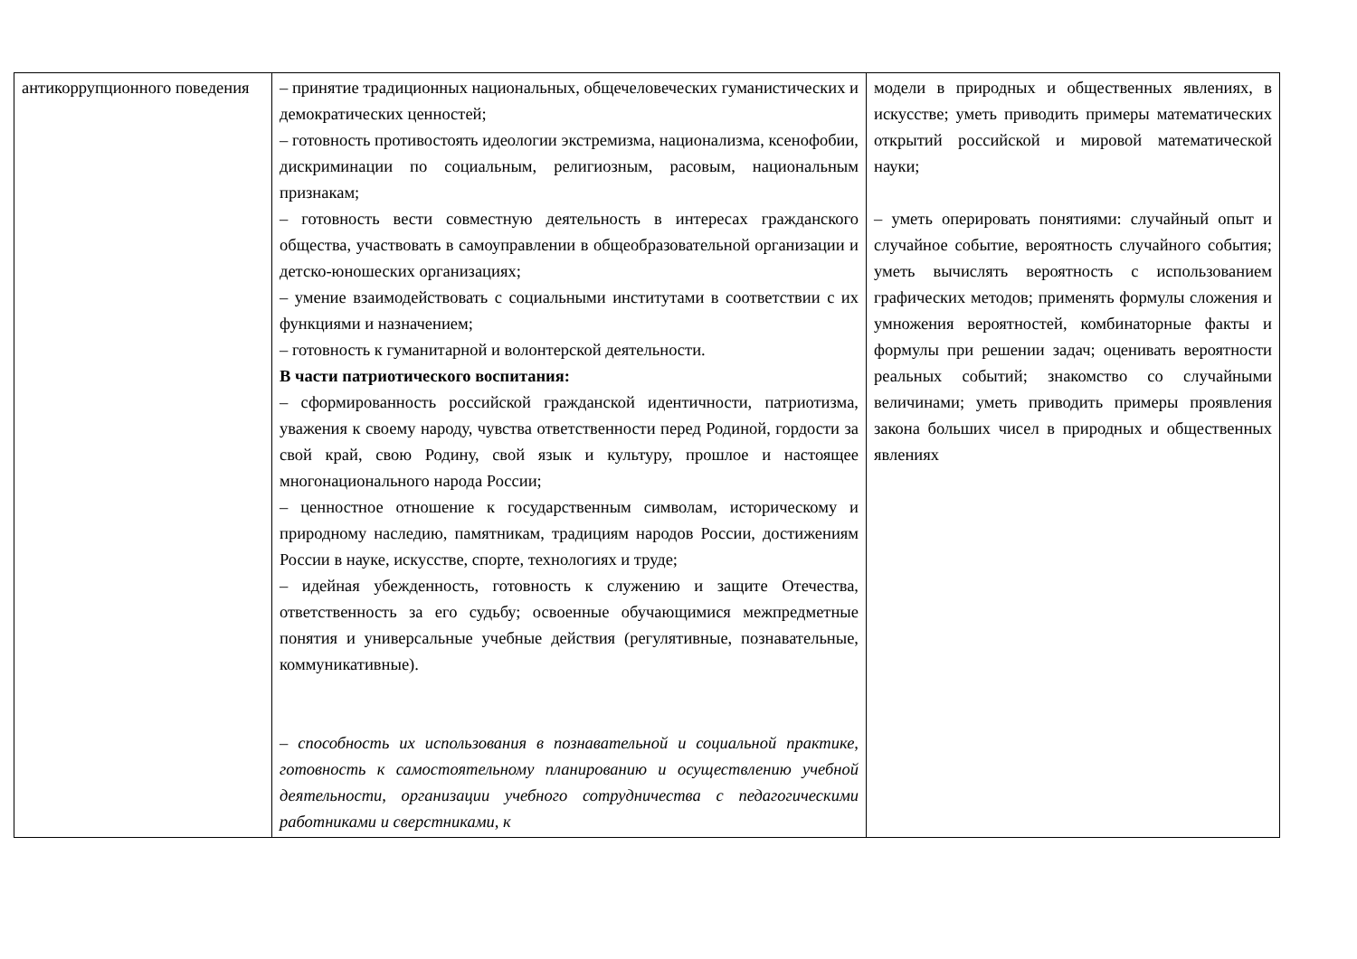| антикоррупционного поведения | – принятие традиционных национальных, общечеловеческих гуманистических и демократических ценностей; – готовность противостоять идеологии экстремизма, национализма, ксенофобии, дискриминации по социальным, религиозным, расовым, национальным признакам; – готовность вести совместную деятельность в интересах гражданского общества, участвовать в самоуправлении в общеобразовательной организации и детско-юношеских организациях; – умение взаимодействовать с социальными институтами в соответствии с их функциями и назначением; – готовность к гуманитарной и волонтерской деятельности. В части патриотического воспитания: – сформированность российской гражданской идентичности, патриотизма, уважения к своему народу, чувства ответственности перед Родиной, гордости за свой край, свою Родину, свой язык и культуру, прошлое и настоящее многонационального народа России; – ценностное отношение к государственным символам, историческому и природному наследию, памятникам, традициям народов России, достижениям России в науке, искусстве, спорте, технологиях и труде; – идейная убежденность, готовность к служению и защите Отечества, ответственность за его судьбу; освоенные обучающимися межпредметные понятия и универсальные учебные действия (регулятивные, познавательные, коммуникативные). – способность их использования в познавательной и социальной практике, готовность к самостоятельному планированию и осуществлению учебной деятельности, организации учебного сотрудничества с педагогическими работниками и сверстниками, к | модели в природных и общественных явлениях, в искусстве; уметь приводить примеры математических открытий российской и мировой математической науки; – уметь оперировать понятиями: случайный опыт и случайное событие, вероятность случайного события; уметь вычислять вероятность с использованием графических методов; применять формулы сложения и умножения вероятностей, комбинаторные факты и формулы при решении задач; оценивать вероятности реальных событий; знакомство со случайными величинами; уметь приводить примеры проявления закона больших чисел в природных и общественных явлениях |